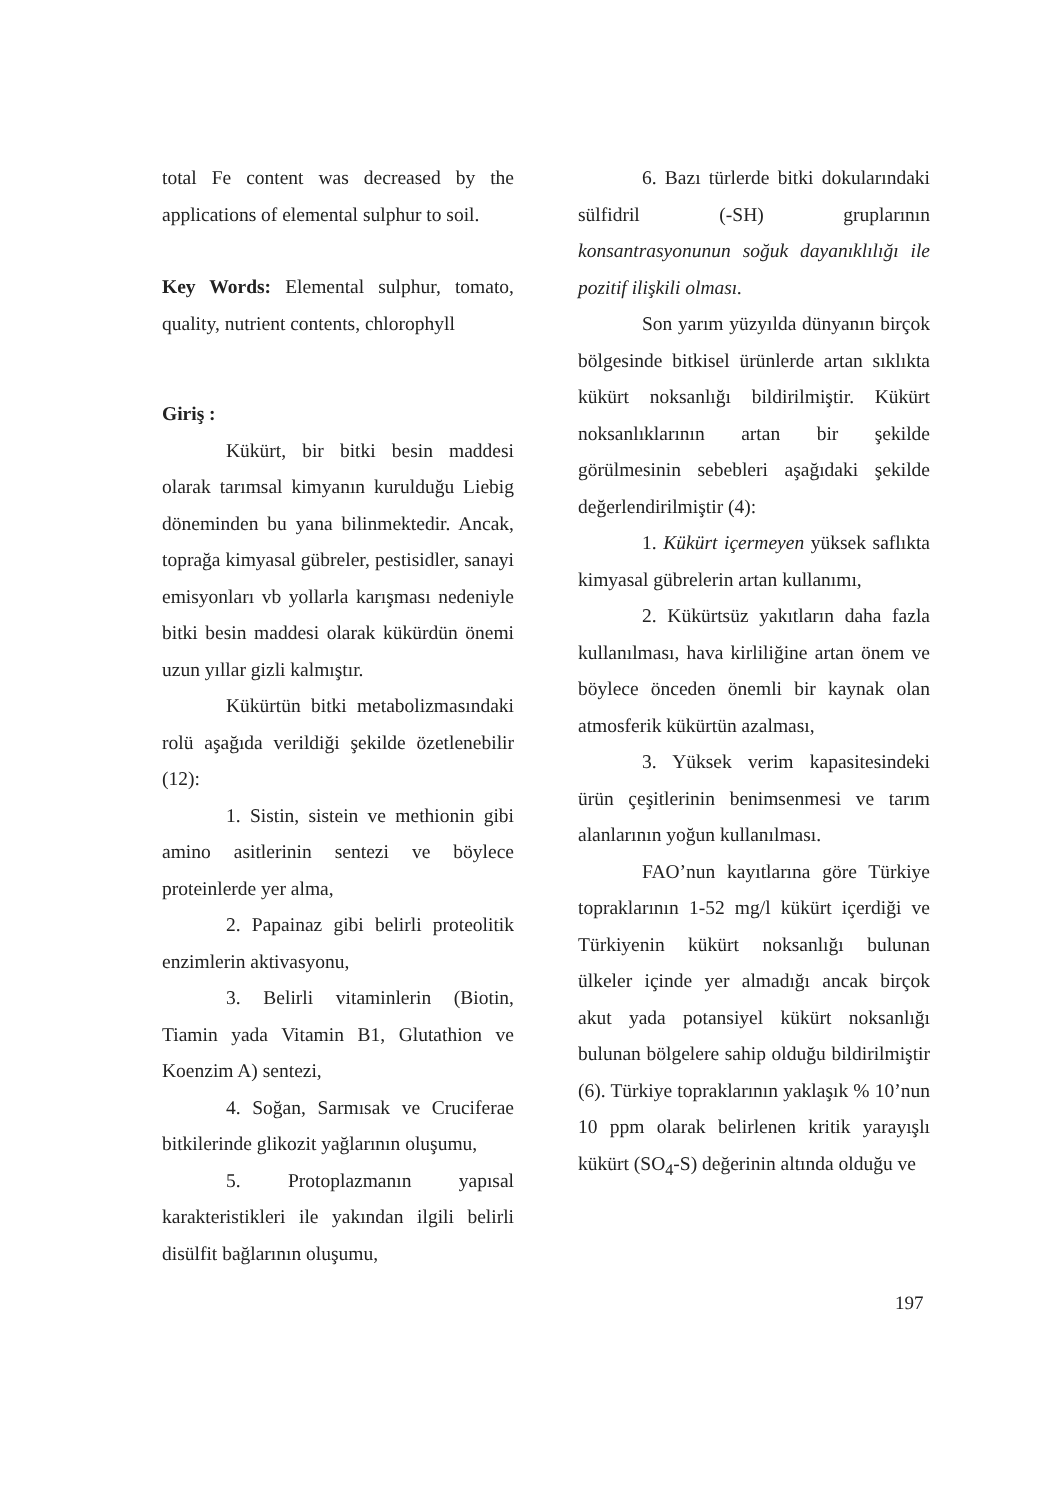total Fe content was decreased by the applications of elemental sulphur to soil.
Key Words: Elemental sulphur, tomato, quality, nutrient contents, chlorophyll
Giriş :
Kükürt, bir bitki besin maddesi olarak tarımsal kimyanın kurulduğu Liebig döneminden bu yana bilinmektedir. Ancak, toprağa kimyasal gübreler, pestisidler, sanayi emisyonları vb yollarla karışması nedeniyle bitki besin maddesi olarak kükürdün önemi uzun yıllar gizli kalmıştır.
Kükürtün bitki metabolizmasındaki rolü aşağıda verildiği şekilde özetlenebilir (12):
1. Sistin, sistein ve methionin gibi amino asitlerinin sentezi ve böylece proteinlerde yer alma,
2. Papainaz gibi belirli proteolitik enzimlerin aktivasyonu,
3. Belirli vitaminlerin (Biotin, Tiamin yada Vitamin B1, Glutathion ve Koenzim A) sentezi,
4. Soğan, Sarmısak ve Cruciferae bitkilerinde glikozit yağlarının oluşumu,
5. Protoplazmanın yapısal karakteristikleri ile yakından ilgili belirli disülfit bağlarının oluşumu,
6. Bazı türlerde bitki dokularındaki sülfidril (-SH) gruplarının konsantrasyonunun soğuk dayanıklılığı ile pozitif ilişkili olması.
Son yarım yüzyılda dünyanın birçok bölgesinde bitkisel ürünlerde artan sıklıkta kükürt noksanlığı bildirilmiştir. Kükürt noksanlıklarının artan bir şekilde görülmesinin sebebleri aşağıdaki şekilde değerlendirilmiştir (4):
1. Kükürt içermeyen yüksek saflıkta kimyasal gübrelerin artan kullanımı,
2. Kükürtsüz yakıtların daha fazla kullanılması, hava kirliliğine artan önem ve böylece önceden önemli bir kaynak olan atmosferik kükürtün azalması,
3. Yüksek verim kapasitesindeki ürün çeşitlerinin benimsenmesi ve tarım alanlarının yoğun kullanılması.
FAO’nun kayıtlarına göre Türkiye topraklarının 1-52 mg/l kükürt içerdiği ve Türkiyenin kükürt noksanlığı bulunan ülkeler içinde yer almadığı ancak birçok akut yada potansiyel kükürt noksanlığı bulunan bölgelere sahip olduğu bildirilmiştir (6). Türkiye topraklarının yaklaşık % 10’nun 10 ppm olarak belirlenen kritik yarayışlı kükürt (SO<sub>4</sub>-S) değerinin altında olduğu ve
197